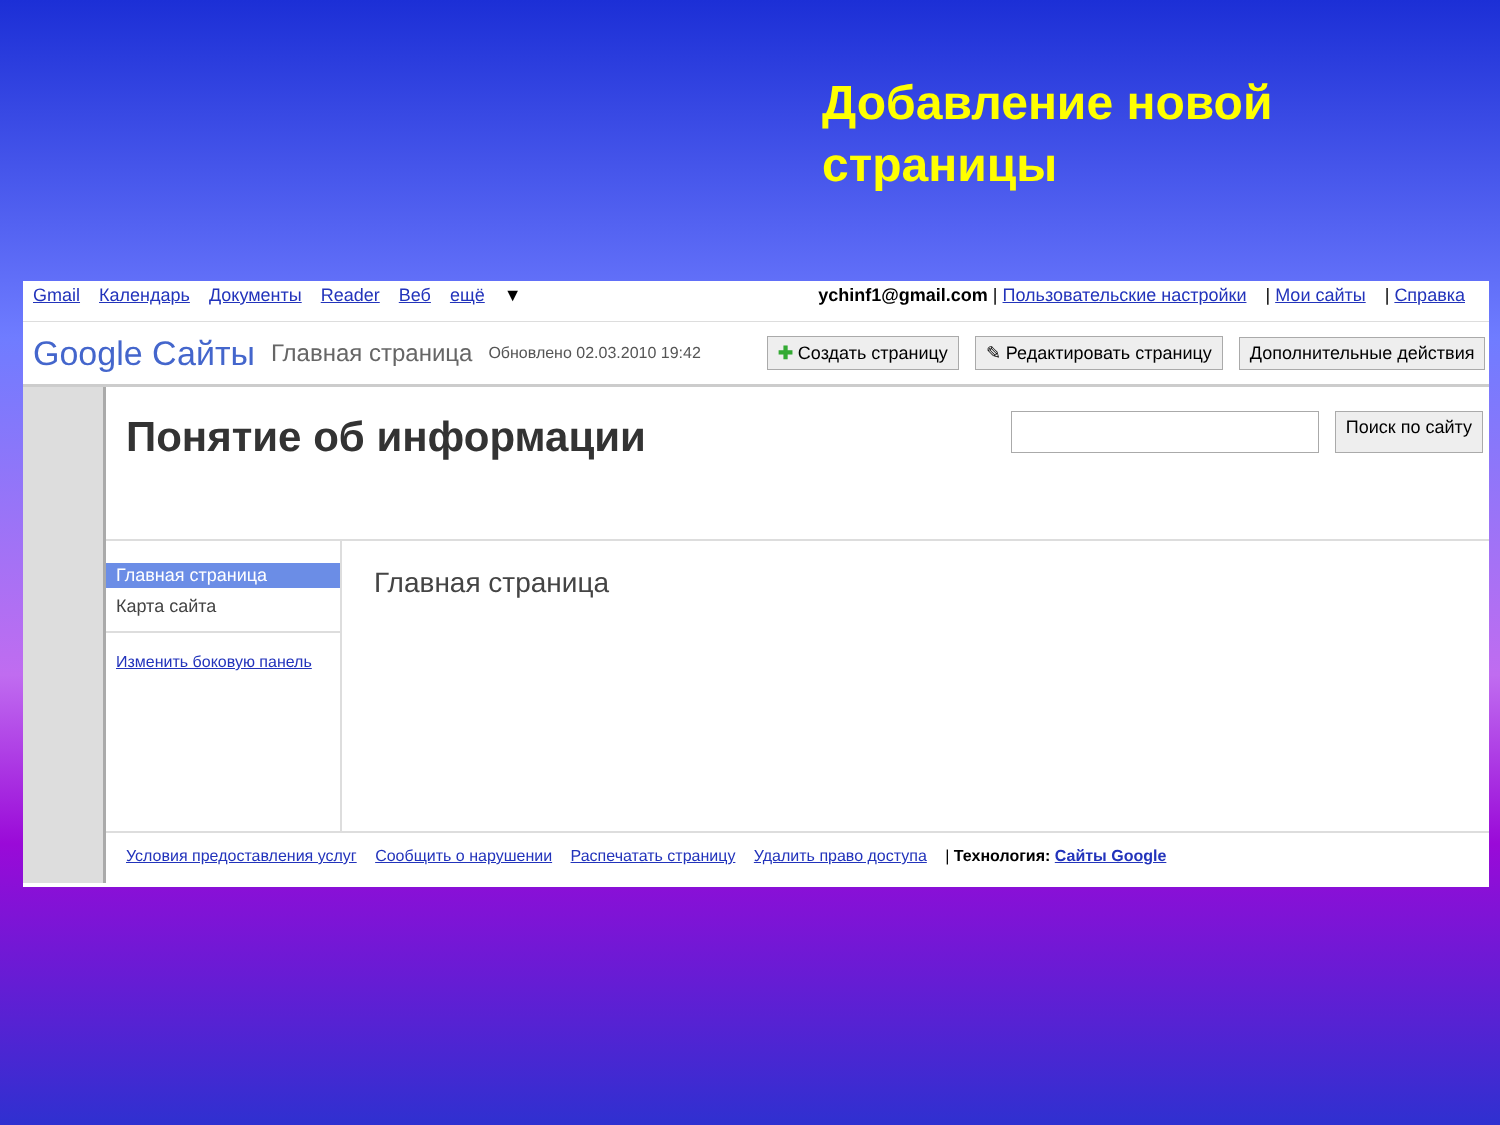Добавление новой
страницы
Gmail Календарь Документы Reader Веб ещё ▼ ychinf1@gmail.com | Пользовательские настройки | Мои сайты | Справка
Google Сайты Главная страница Обновлено 02.03.2010 19:42 ✚ Создать страницу ✎ Редактировать страницу Дополнительные действия
Понятие об информации
Поиск по сайту
Главная страница
Карта сайта
Изменить боковую панель
Главная страница
Условия предоставления услуг Сообщить о нарушении Распечатать страницу Удалить право доступа | Технология: Сайты Google